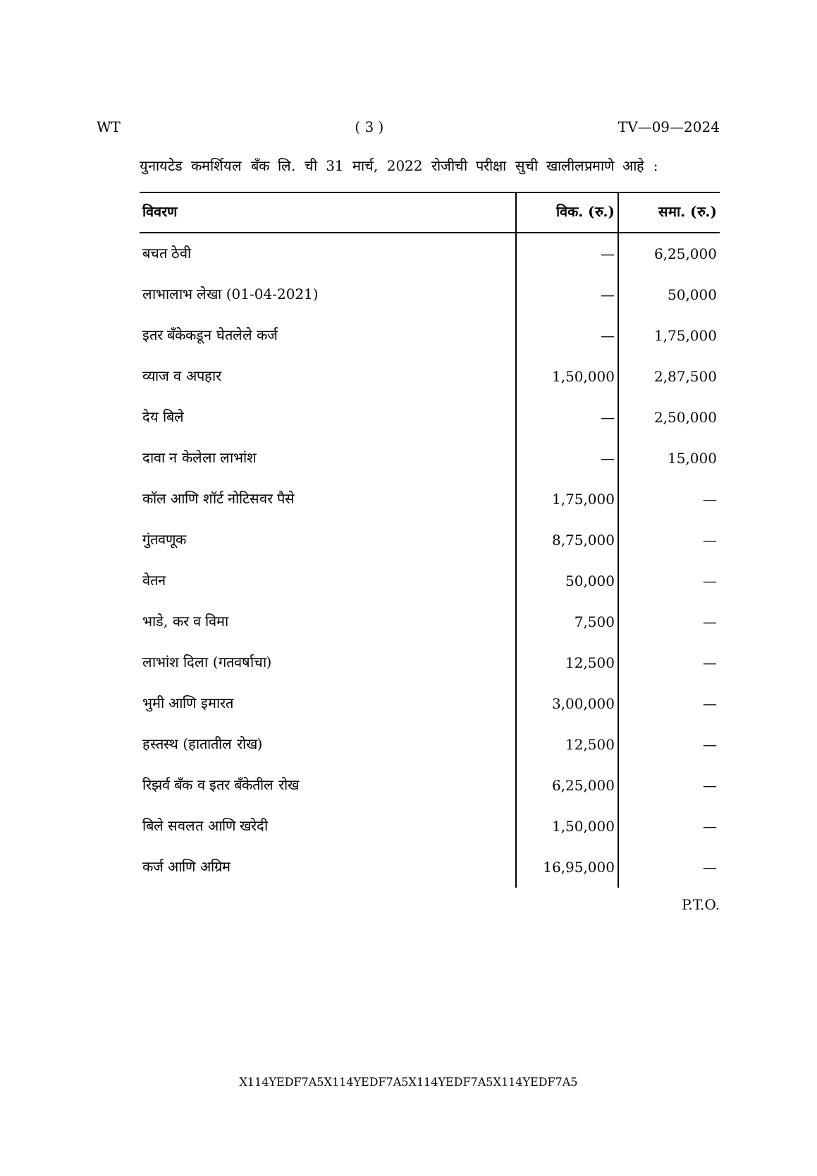WT ( 3 ) TV—09—2024
युनायटेड कमर्शियल बँक लि. ची 31 मार्च, 2022 रोजीची परीक्षा सुची खालीलप्रमाणे आहे :
| विवरण | विक. (रु.) | समा. (रु.) |
| --- | --- | --- |
| बचत ठेवी | — | 6,25,000 |
| लाभालाभ लेखा (01-04-2021) | — | 50,000 |
| इतर बँकेकडून घेतलेले कर्ज | — | 1,75,000 |
| व्याज व अपहार | 1,50,000 | 2,87,500 |
| देय बिले | — | 2,50,000 |
| दावा न केलेला लाभांश | — | 15,000 |
| कॉल आणि शॉर्ट नोटिसवर पैसे | 1,75,000 | — |
| गुंतवणूक | 8,75,000 | — |
| वेतन | 50,000 | — |
| भाडे, कर व विमा | 7,500 | — |
| लाभांश दिला (गतवर्षाचा) | 12,500 | — |
| भुमी आणि इमारत | 3,00,000 | — |
| हस्तस्थ (हातातील रोख) | 12,500 | — |
| रिझर्व बँक व इतर बँकेतील रोख | 6,25,000 | — |
| बिले सवलत आणि खरेदी | 1,50,000 | — |
| कर्ज आणि अग्रिम | 16,95,000 | — |
P.T.O.
X114YEDF7A5X114YEDF7A5X114YEDF7A5X114YEDF7A5